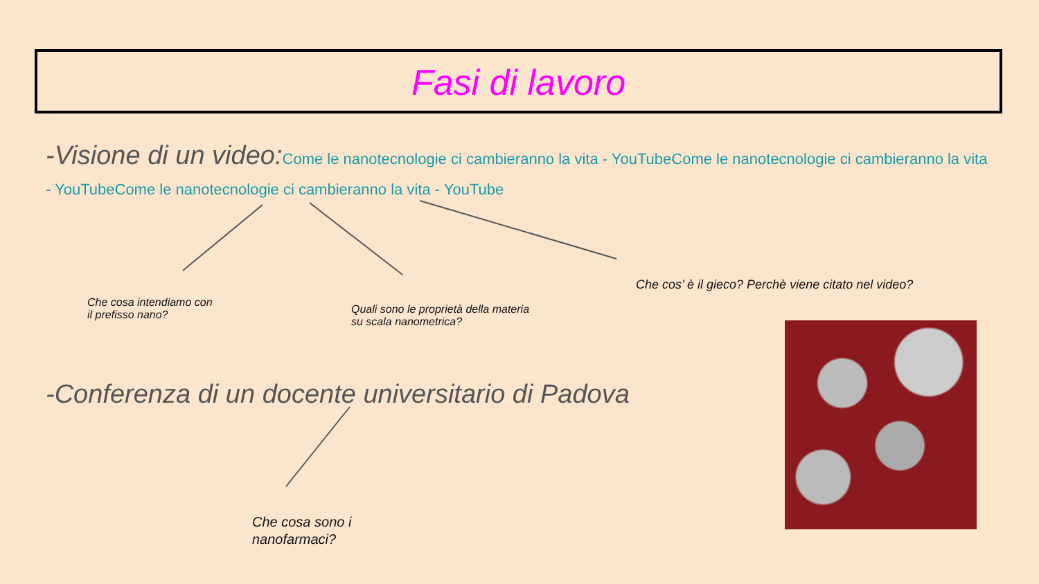Fasi di lavoro
-Visione di un video:Come le nanotecnologie ci cambieranno la vita - YouTubeCome le nanotecnologie ci cambieranno la vita - YouTubeCome le nanotecnologie ci cambieranno la vita - YouTube
Che cosa intendiamo con
il prefisso nano?
Quali sono le proprietà della materia
su scala nanometrica?
Che cos’ è il gieco? Perchè viene citato nel video?
-Conferenza di un docente universitario di Padova
Che cosa sono i
nanofarmaci?